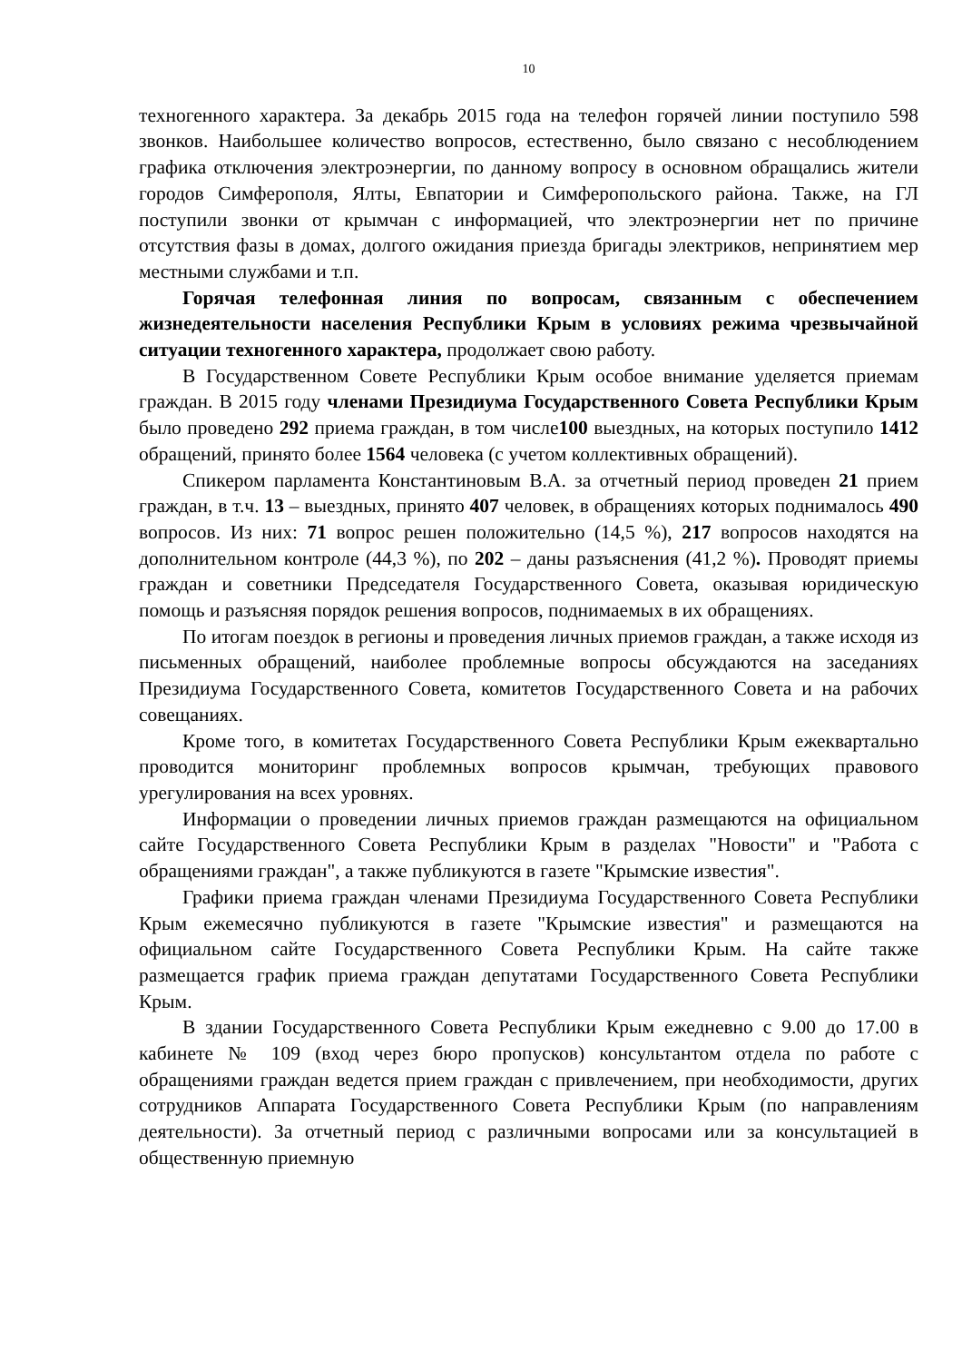10
техногенного характера. За декабрь 2015 года на телефон горячей линии поступило 598 звонков. Наибольшее количество вопросов, естественно, было связано с несоблюдением графика отключения электроэнергии, по данному вопросу в основном обращались жители городов Симферополя, Ялты, Евпатории и Симферопольского района. Также, на ГЛ поступили звонки от крымчан с информацией, что электроэнергии нет по причине отсутствия фазы в домах, долгого ожидания приезда бригады электриков, непринятием мер местными службами и т.п.
Горячая телефонная линия по вопросам, связанным с обеспечением жизнедеятельности населения Республики Крым в условиях режима чрезвычайной ситуации техногенного характера, продолжает свою работу.
В Государственном Совете Республики Крым особое внимание уделяется приемам граждан. В 2015 году членами Президиума Государственного Совета Республики Крым было проведено 292 приема граждан, в том числе100 выездных, на которых поступило 1412 обращений, принято более 1564 человека (с учетом коллективных обращений).
Спикером парламента Константиновым В.А. за отчетный период проведен 21 прием граждан, в т.ч. 13 – выездных, принято 407 человек, в обращениях которых поднималось 490 вопросов. Из них: 71 вопрос решен положительно (14,5 %), 217 вопросов находятся на дополнительном контроле (44,3 %), по 202 – даны разъяснения (41,2 %). Проводят приемы граждан и советники Председателя Государственного Совета, оказывая юридическую помощь и разъясняя порядок решения вопросов, поднимаемых в их обращениях.
По итогам поездок в регионы и проведения личных приемов граждан, а также исходя из письменных обращений, наиболее проблемные вопросы обсуждаются на заседаниях Президиума Государственного Совета, комитетов Государственного Совета и на рабочих совещаниях.
Кроме того, в комитетах Государственного Совета Республики Крым ежеквартально проводится мониторинг проблемных вопросов крымчан, требующих правового урегулирования на всех уровнях.
Информации о проведении личных приемов граждан размещаются на официальном сайте Государственного Совета Республики Крым в разделах "Новости" и "Работа с обращениями граждан", а также публикуются в газете "Крымские известия".
Графики приема граждан членами Президиума Государственного Совета Республики Крым ежемесячно публикуются в газете "Крымские известия" и размещаются на официальном сайте Государственного Совета Республики Крым. На сайте также размещается график приема граждан депутатами Государственного Совета Республики Крым.
В здании Государственного Совета Республики Крым ежедневно с 9.00 до 17.00 в кабинете № 109 (вход через бюро пропусков) консультантом отдела по работе с обращениями граждан ведется прием граждан с привлечением, при необходимости, других сотрудников Аппарата Государственного Совета Республики Крым (по направлениям деятельности). За отчетный период с различными вопросами или за консультацией в общественную приемную